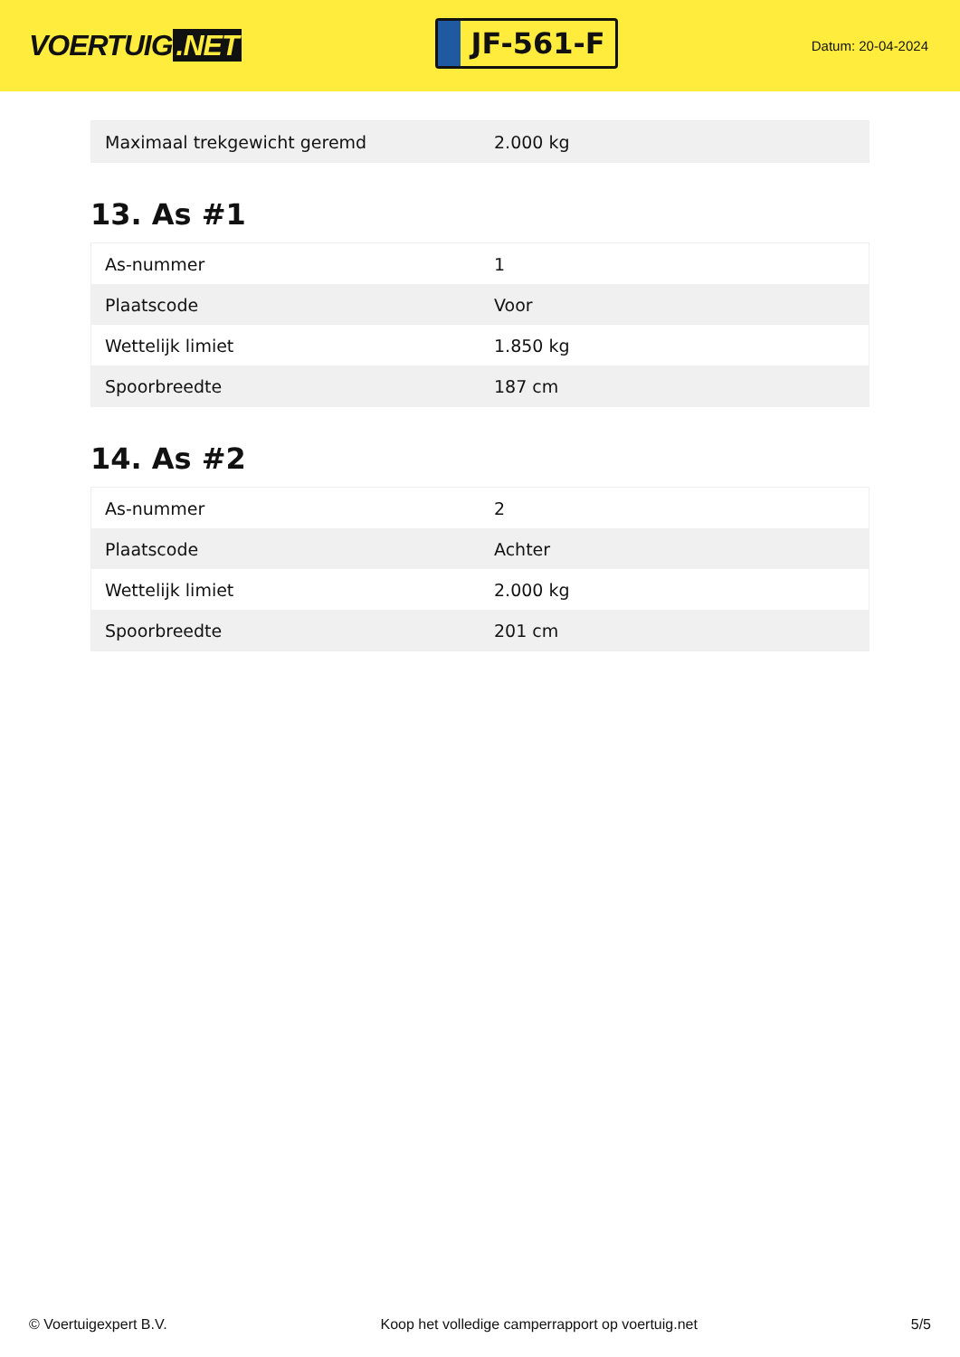VOERTUIG.NET
JF-561-F
Datum: 20-04-2024
| Maximaal trekgewicht geremd | 2.000 kg |
13. As #1
| As-nummer | 1 |
| Plaatscode | Voor |
| Wettelijk limiet | 1.850 kg |
| Spoorbreedte | 187 cm |
14. As #2
| As-nummer | 2 |
| Plaatscode | Achter |
| Wettelijk limiet | 2.000 kg |
| Spoorbreedte | 201 cm |
© Voertuigexpert B.V. Koop het volledige camperrapport op voertuig.net 5/5